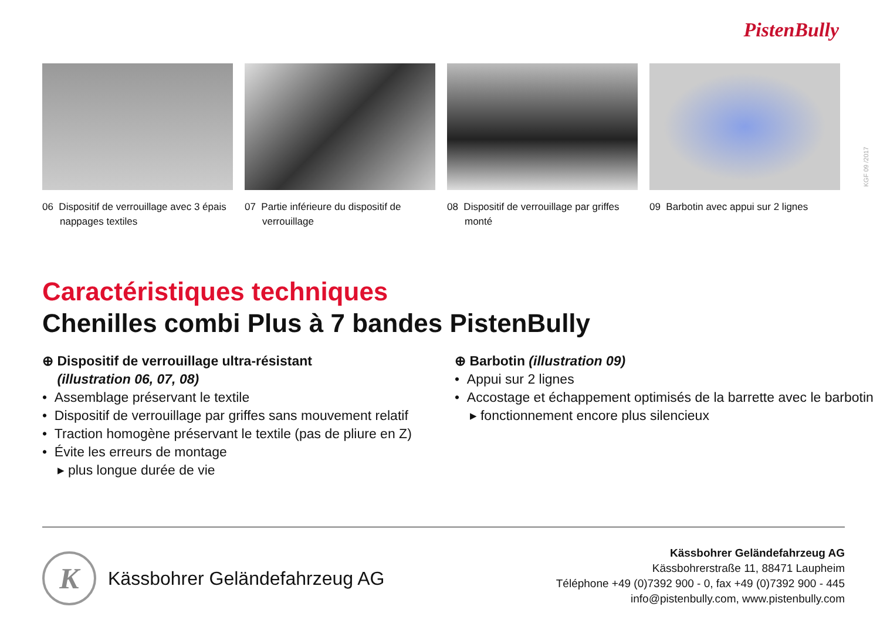PistenBully
KGF 09 /2017
06 Dispositif de verrouillage avec 3 épais nappages textiles
07 Partie inférieure du dispositif de verrouillage
08 Dispositif de verrouillage par griffes monté
09 Barbotin avec appui sur 2 lignes
Caractéristiques techniques
Chenilles combi Plus à 7 bandes PistenBully
⊕ Dispositif de verrouillage ultra-résistant
(illustration 06, 07, 08)
• Assemblage préservant le textile
• Dispositif de verrouillage par griffes sans mouvement relatif
• Traction homogène préservant le textile (pas de pliure en Z)
• Évite les erreurs de montage
▸ plus longue durée de vie
⊕ Barbotin (illustration 09)
• Appui sur 2 lignes
• Accostage et échappement optimisés de la barrette avec le barbotin
▸ fonctionnement encore plus silencieux
K
Kässbohrer Geländefahrzeug AG
Kässbohrer Geländefahrzeug AG
Kässbohrerstraße 11, 88471 Laupheim
Téléphone +49 (0)7392 900 - 0, fax +49 (0)7392 900 - 445
info@pistenbully.com, www.pistenbully.com